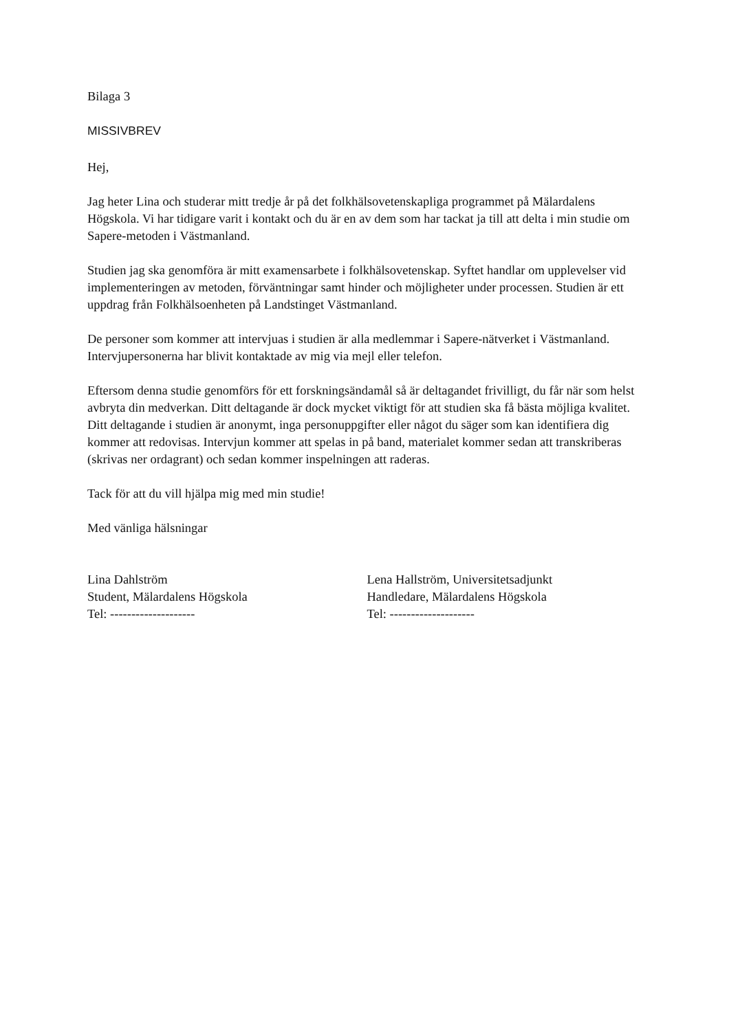Bilaga 3
MISSIVBREV
Hej,
Jag heter Lina och studerar mitt tredje år på det folkhälsovetenskapliga programmet på Mälardalens Högskola. Vi har tidigare varit i kontakt och du är en av dem som har tackat ja till att delta i min studie om Sapere-metoden i Västmanland.
Studien jag ska genomföra är mitt examensarbete i folkhälsovetenskap. Syftet handlar om upplevelser vid implementeringen av metoden, förväntningar samt hinder och möjligheter under processen. Studien är ett uppdrag från Folkhälsoenheten på Landstinget Västmanland.
De personer som kommer att intervjuas i studien är alla medlemmar i Sapere-nätverket i Västmanland. Intervjupersonerna har blivit kontaktade av mig via mejl eller telefon.
Eftersom denna studie genomförs för ett forskningsändamål så är deltagandet frivilligt, du får när som helst avbryta din medverkan. Ditt deltagande är dock mycket viktigt för att studien ska få bästa möjliga kvalitet. Ditt deltagande i studien är anonymt, inga personuppgifter eller något du säger som kan identifiera dig kommer att redovisas. Intervjun kommer att spelas in på band, materialet kommer sedan att transkriberas (skrivas ner ordagrant) och sedan kommer inspelningen att raderas.
Tack för att du vill hjälpa mig med min studie!
Med vänliga hälsningar
Lina Dahlström
Student, Mälardalens Högskola
Tel: --------------------
Lena Hallström, Universitetsadjunkt
Handledare, Mälardalens Högskola
Tel: --------------------